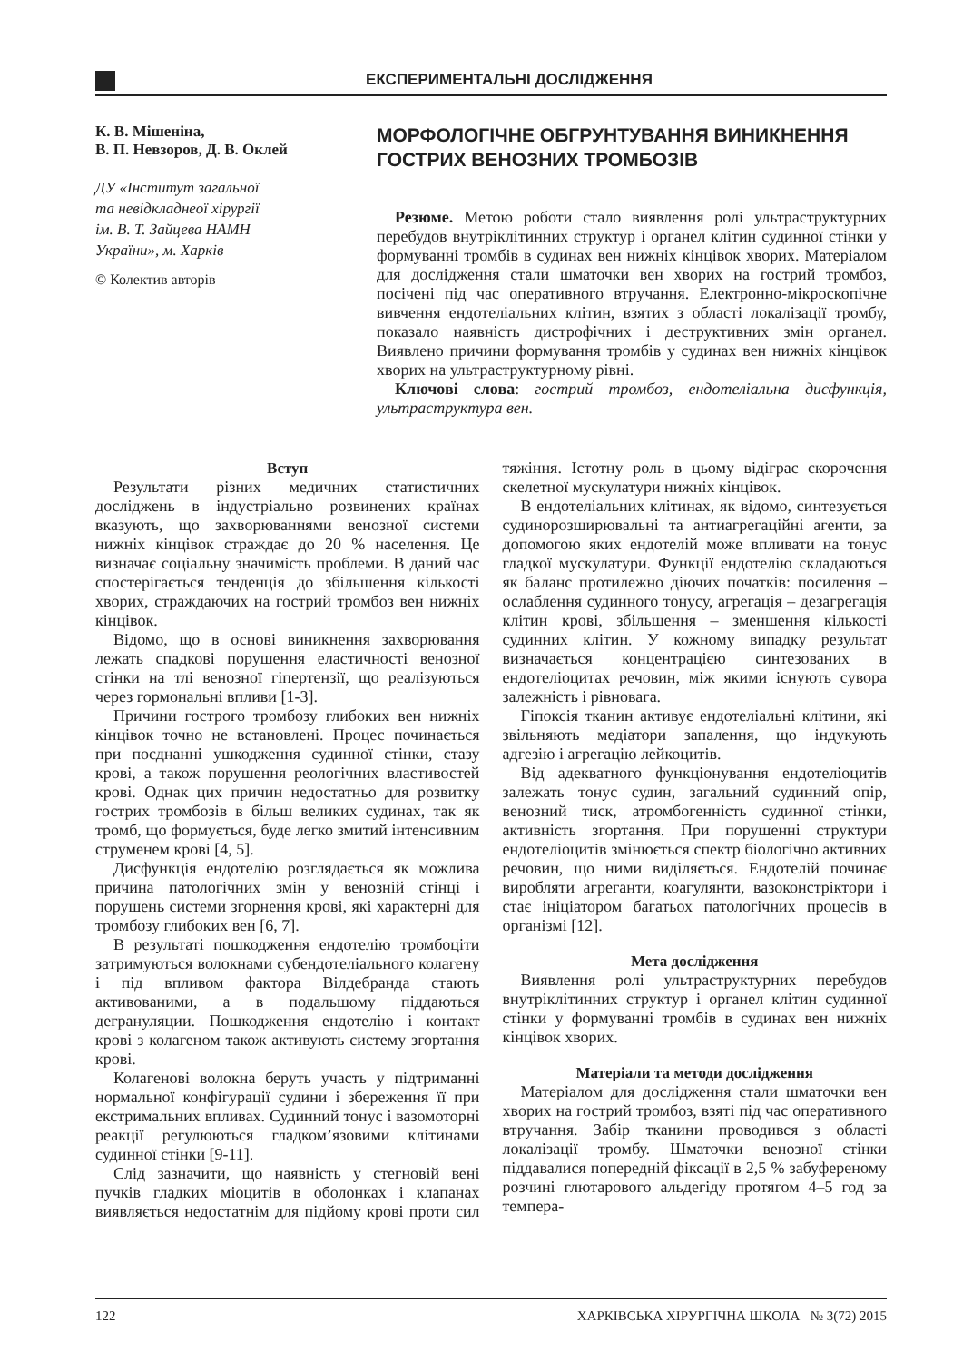ЕКСПЕРИМЕНТАЛЬНІ ДОСЛІДЖЕННЯ
К. В. Мішеніна,
В. П. Невзоров, Д. В. Оклей
ДУ «Інститут загальної
та невідкладнеої хірургії
ім. В. Т. Зайцева НАМН
України», м. Харків
© Колектив авторів
МОРФОЛОГІЧНЕ ОБГРУНТУВАННЯ ВИНИКНЕННЯ ГОСТРИХ ВЕНОЗНИХ ТРОМБОЗІВ
Резюме. Метою роботи стало виявлення ролі ультраструктурних перебудов внутріклітинних структур і органел клітин судинної стінки у формуванні тромбів в судинах вен нижніх кінцівок хворих. Матеріалом для дослідження стали шматочки вен хворих на гострий тромбоз, посічені під час оперативного втручання. Електронно-мікроскопічне вивчення ендотеліальних клітин, взятих з області локалізації тромбу, показало наявність дистрофічних і деструктивних змін органел. Виявлено причини формування тромбів у судинах вен нижніх кінцівок хворих на ультраструктурному рівні.
Ключові слова: гострий тромбоз, ендотеліальна дисфункція, ультраструктура вен.
Вступ
Результати різних медичних статистичних досліджень в індустріально розвинених країнах вказують, що захворюваннями венозної системи нижніх кінцівок страждає до 20 % населення. Це визначає соціальну значимість проблеми. В даний час спостерігається тенденція до збільшення кількості хворих, страждаючих на гострий тромбоз вен нижніх кінцівок.
Відомо, що в основі виникнення захворювання лежать спадкові порушення еластичності венозної стінки на тлі венозної гіпертензії, що реалізуються через гормональні впливи [1-3].
Причини гострого тромбозу глибоких вен нижніх кінцівок точно не встановлені. Процес починається при поєднанні ушкодження судинної стінки, стазу крові, а також порушення реологічних властивостей крові. Однак цих причин недостатньо для розвитку гострих тромбозів в більш великих судинах, так як тромб, що формується, буде легко змитий інтенсивним струменем крові [4, 5].
Дисфункція ендотелію розглядається як можлива причина патологічних змін у венозній стінці і порушень системи згорнення крові, які характерні для тромбозу глибоких вен [6, 7].
В результаті пошкодження ендотелію тромбоціти затримуються волокнами субендотеліального колагену і під впливом фактора Вілдебранда стають активованими, а в подальшому піддаються дегрануляции. Пошкодження ендотелію і контакт крові з колагеном також активують систему згортання крові.
Колагенові волокна беруть участь у підтриманні нормальної конфігурації судини і збереження її при екстримальних впливах. Судинний тонус і вазомоторні реакції регулюються гладком’язовими клітинами судинної стінки [9-11].
Слід зазначити, що наявність у стегновій вені пучків гладких міоцитів в оболонках і клапанах виявляється недостатнім для підйому крові проти сил тяжіння. Істотну роль в цьому відіграє скорочення скелетної мускулатури нижніх кінцівок.
В ендотеліальних клітинах, як відомо, синтезується судинорозширювальні та антиагрегаційні агенти, за допомогою яких ендотелій може впливати на тонус гладкої мускулатури. Функції ендотелію складаються як баланс протилежно діючих початків: посилення – ослаблення судинного тонусу, агрегація – дезагрегація клітин крові, збільшення – зменшення кількості судинних клітин. У кожному випадку результат визначається концентрацією синтезованих в ендотеліоцитах речовин, між якими існують сувора залежність і рівновага.
Гіпоксія тканин активує ендотеліальні клітини, які звільняють медіатори запалення, що індукують адгезію і агрегацію лейкоцитів.
Від адекватного функціонування ендотеліоцитів залежать тонус судин, загальний судинний опір, венозний тиск, атромбогенність судинної стінки, активність згортання. При порушенні структури ендотеліоцитів змінюється спектр біологічно активних речовин, що ними виділяється. Ендотелій починає виробляти агреганти, коагулянти, вазоконстріктори і стає ініціатором багатьох патологічних процесів в організмі [12].
Мета дослідження
Виявлення ролі ультраструктурних перебудов внутріклітинних структур і органел клітин судинної стінки у формуванні тромбів в судинах вен нижніх кінцівок хворих.
Матеріали та методи дослідження
Матеріалом для дослідження стали шматочки вен хворих на гострий тромбоз, взяті під час оперативного втручання. Забір тканини проводився з області локалізації тромбу. Шматочки венозної стінки піддавалися попередній фіксації в 2,5 % забуференому розчині глютарового альдегіду протягом 4–5 год за темпера-
122 ХАРКІВСЬКА ХІРУРГІЧНА ШКОЛА № 3(72) 2015